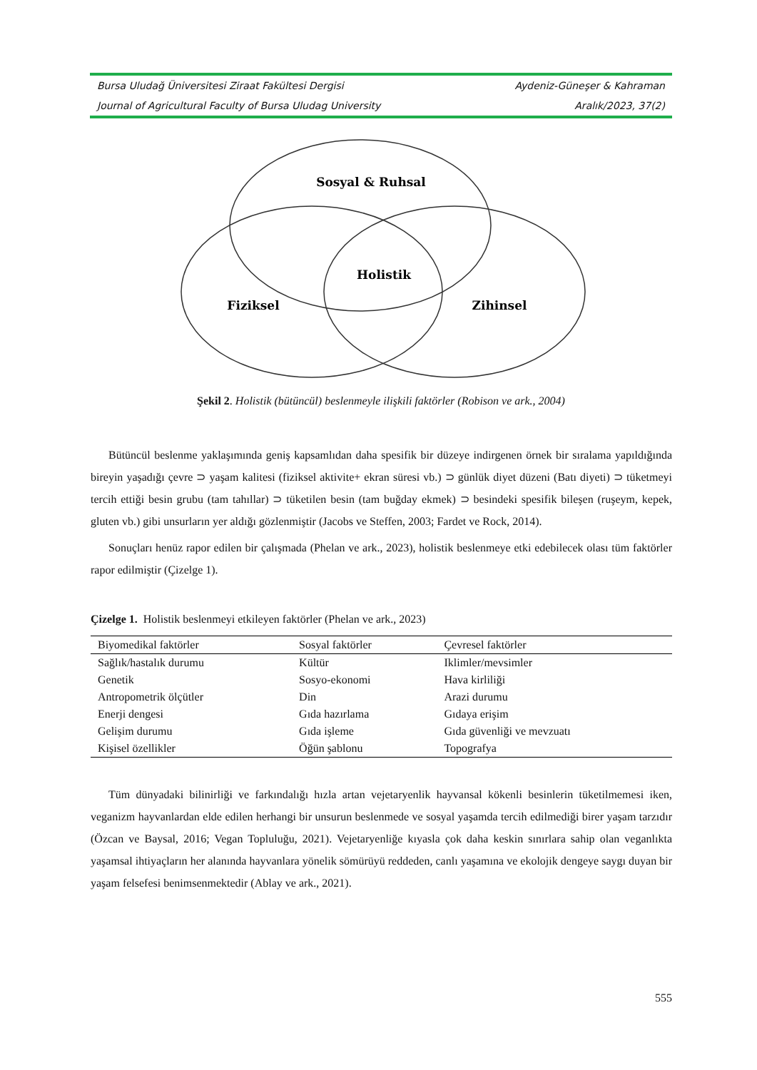Bursa Uludağ Üniversitesi Ziraat Fakültesi Dergisi Aydeniz-Güneşer & Kahraman
Journal of Agricultural Faculty of Bursa Uludag University Aralık/2023, 37(2)
Sosyal & Ruhsal
Holistik
Fiziksel
Zihinsel
Şekil 2. Holistik (bütüncül) beslenmeyle ilişkili faktörler (Robison ve ark., 2004)
Bütüncül beslenme yaklaşımında geniş kapsamlıdan daha spesifik bir düzeye indirgenen örnek bir sıralama yapıldığında bireyin yaşadığı çevre ⊃ yaşam kalitesi (fiziksel aktivite+ ekran süresi vb.) ⊃ günlük diyet düzeni (Batı diyeti) ⊃ tüketmeyi tercih ettiği besin grubu (tam tahıllar) ⊃ tüketilen besin (tam buğday ekmek) ⊃ besindeki spesifik bileşen (ruşeym, kepek, gluten vb.) gibi unsurların yer aldığı gözlenmiştir (Jacobs ve Steffen, 2003; Fardet ve Rock, 2014).
Sonuçları henüz rapor edilen bir çalışmada (Phelan ve ark., 2023), holistik beslenmeye etki edebilecek olası tüm faktörler rapor edilmiştir (Çizelge 1).
Çizelge 1. Holistik beslenmeyi etkileyen faktörler (Phelan ve ark., 2023)
| Biyomedikal faktörler | Sosyal faktörler | Çevresel faktörler |
| --- | --- | --- |
| Sağlık/hastalık durumu | Kültür | Iklimler/mevsimler |
| Genetik | Sosyo-ekonomi | Hava kirliliği |
| Antropometrik ölçütler | Din | Arazi durumu |
| Enerji dengesi | Gıda hazırlama | Gıdaya erişim |
| Gelişim durumu | Gıda işleme | Gıda güvenliği ve mevzuatı |
| Kişisel özellikler | Öğün şablonu | Topografya |
Tüm dünyadaki bilinirliği ve farkındalığı hızla artan vejetaryenlik hayvansal kökenli besinlerin tüketilmemesi iken, veganizm hayvanlardan elde edilen herhangi bir unsurun beslenmede ve sosyal yaşamda tercih edilmediği birer yaşam tarzıdır (Özcan ve Baysal, 2016; Vegan Topluluğu, 2021). Vejetaryenliğe kıyasla çok daha keskin sınırlara sahip olan veganlıkta yaşamsal ihtiyaçların her alanında hayvanlara yönelik sömürüyü reddeden, canlı yaşamına ve ekolojik dengeye saygı duyan bir yaşam felsefesi benimsenmektedir (Ablay ve ark., 2021).
555